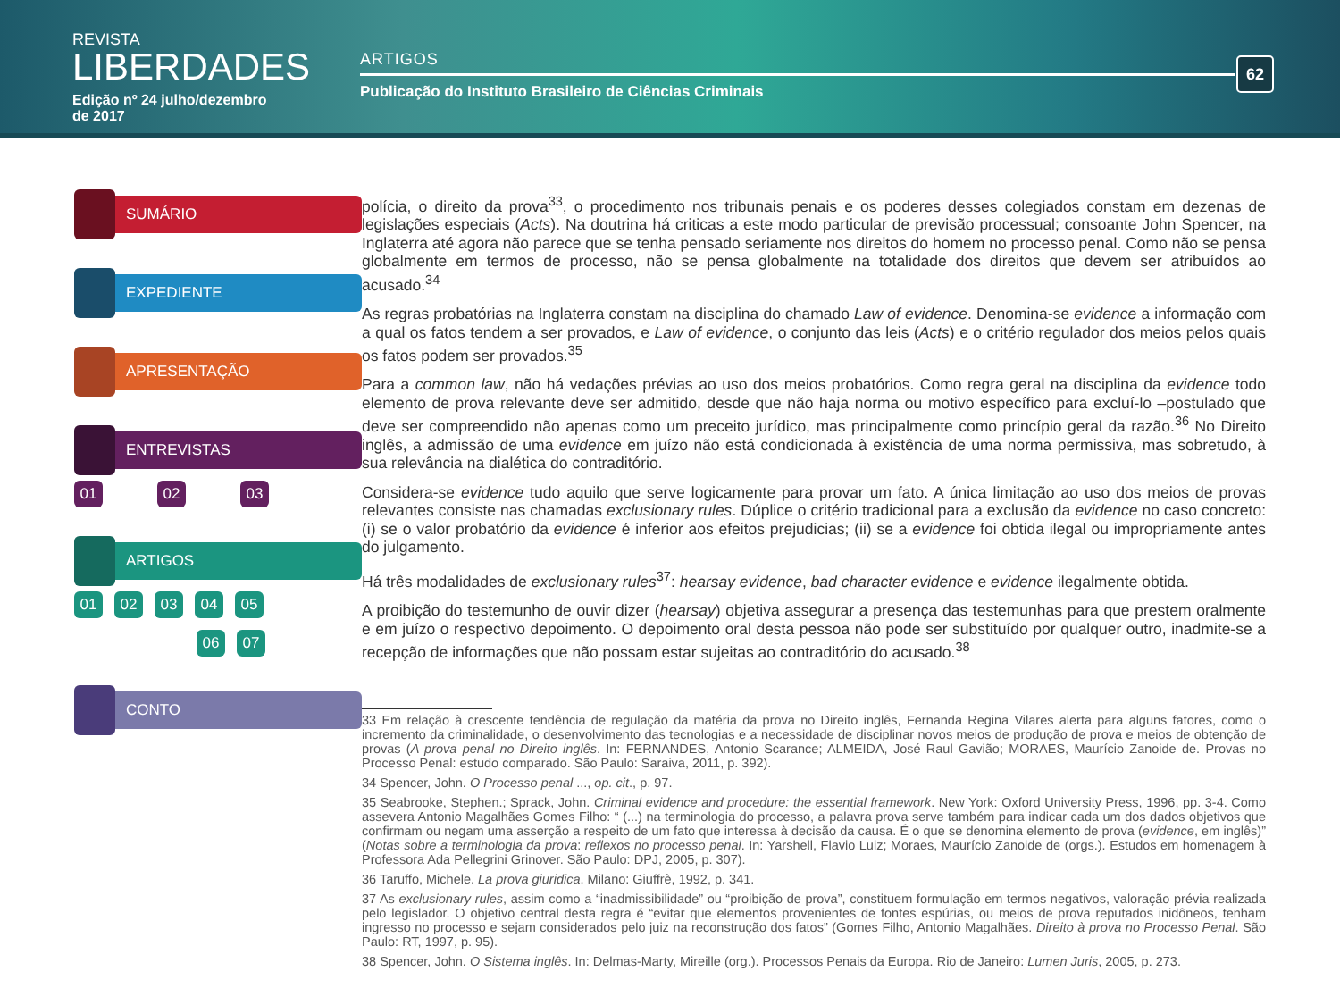REVISTA
LIBERDADES
Edição nº 24 julho/dezembro de 2017
ARTIGOS
Publicação do Instituto Brasileiro de Ciências Criminais
62
SUMÁRIO
EXPEDIENTE
APRESENTAÇÃO
ENTREVISTAS
01 02 03
ARTIGOS
01 02 03 04 05 06 07
CONTO
polícia, o direito da prova<sup>33</sup>, o procedimento nos tribunais penais e os poderes desses colegiados constam em dezenas de legislações especiais (Acts). Na doutrina há criticas a este modo particular de previsão processual; consoante John Spencer, na Inglaterra até agora não parece que se tenha pensado seriamente nos direitos do homem no processo penal. Como não se pensa globalmente em termos de processo, não se pensa globalmente na totalidade dos direitos que devem ser atribuídos ao acusado.<sup>34</sup>
As regras probatórias na Inglaterra constam na disciplina do chamado Law of evidence. Denomina-se evidence a informação com a qual os fatos tendem a ser provados, e Law of evidence, o conjunto das leis (Acts) e o critério regulador dos meios pelos quais os fatos podem ser provados.<sup>35</sup>
Para a common law, não há vedações prévias ao uso dos meios probatórios. Como regra geral na disciplina da evidence todo elemento de prova relevante deve ser admitido, desde que não haja norma ou motivo específico para excluí-lo –postulado que deve ser compreendido não apenas como um preceito jurídico, mas principalmente como princípio geral da razão.<sup>36</sup> No Direito inglês, a admissão de uma evidence em juízo não está condicionada à existência de uma norma permissiva, mas sobretudo, à sua relevância na dialética do contraditório.
Considera-se evidence tudo aquilo que serve logicamente para provar um fato. A única limitação ao uso dos meios de provas relevantes consiste nas chamadas exclusionary rules. Dúplice o critério tradicional para a exclusão da evidence no caso concreto: (i) se o valor probatório da evidence é inferior aos efeitos prejudicias; (ii) se a evidence foi obtida ilegal ou impropriamente antes do julgamento.
Há três modalidades de exclusionary rules<sup>37</sup>: hearsay evidence, bad character evidence e evidence ilegalmente obtida.
A proibição do testemunho de ouvir dizer (hearsay) objetiva assegurar a presença das testemunhas para que prestem oralmente e em juízo o respectivo depoimento. O depoimento oral desta pessoa não pode ser substituído por qualquer outro, inadmite-se a recepção de informações que não possam estar sujeitas ao contraditório do acusado.<sup>38</sup>
33 Em relação à crescente tendência de regulação da matéria da prova no Direito inglês, Fernanda Regina Vilares alerta para alguns fatores, como o incremento da criminalidade, o desenvolvimento das tecnologias e a necessidade de disciplinar novos meios de produção de prova e meios de obtenção de provas (A prova penal no Direito inglês. In: FERNANDES, Antonio Scarance; ALMEIDA, José Raul Gavião; MORAES, Maurício Zanoide de. Provas no Processo Penal: estudo comparado. São Paulo: Saraiva, 2011, p. 392).
34 Spencer, John. O Processo penal ..., op. cit., p. 97.
35 Seabrooke, Stephen.; Sprack, John. Criminal evidence and procedure: the essential framework. New York: Oxford University Press, 1996, pp. 3-4. Como assevera Antonio Magalhães Gomes Filho: “ (...) na terminologia do processo, a palavra prova serve também para indicar cada um dos dados objetivos que confirmam ou negam uma asserção a respeito de um fato que interessa à decisão da causa. É o que se denomina elemento de prova (evidence, em inglês)” (Notas sobre a terminologia da prova: reflexos no processo penal. In: Yarshell, Flavio Luiz; Moraes, Maurício Zanoide de (orgs.). Estudos em homenagem à Professora Ada Pellegrini Grinover. São Paulo: DPJ, 2005, p. 307).
36 Taruffo, Michele. La prova giuridica. Milano: Giuffrè, 1992, p. 341.
37 As exclusionary rules, assim como a “inadmissibilidade” ou “proibição de prova”, constituem formulação em termos negativos, valoração prévia realizada pelo legislador. O objetivo central desta regra é “evitar que elementos provenientes de fontes espúrias, ou meios de prova reputados inidôneos, tenham ingresso no processo e sejam considerados pelo juiz na reconstrução dos fatos” (Gomes Filho, Antonio Magalhães. Direito à prova no Processo Penal. São Paulo: RT, 1997, p. 95).
38 Spencer, John. O Sistema inglês. In: Delmas-Marty, Mireille (org.). Processos Penais da Europa. Rio de Janeiro: Lumen Juris, 2005, p. 273.